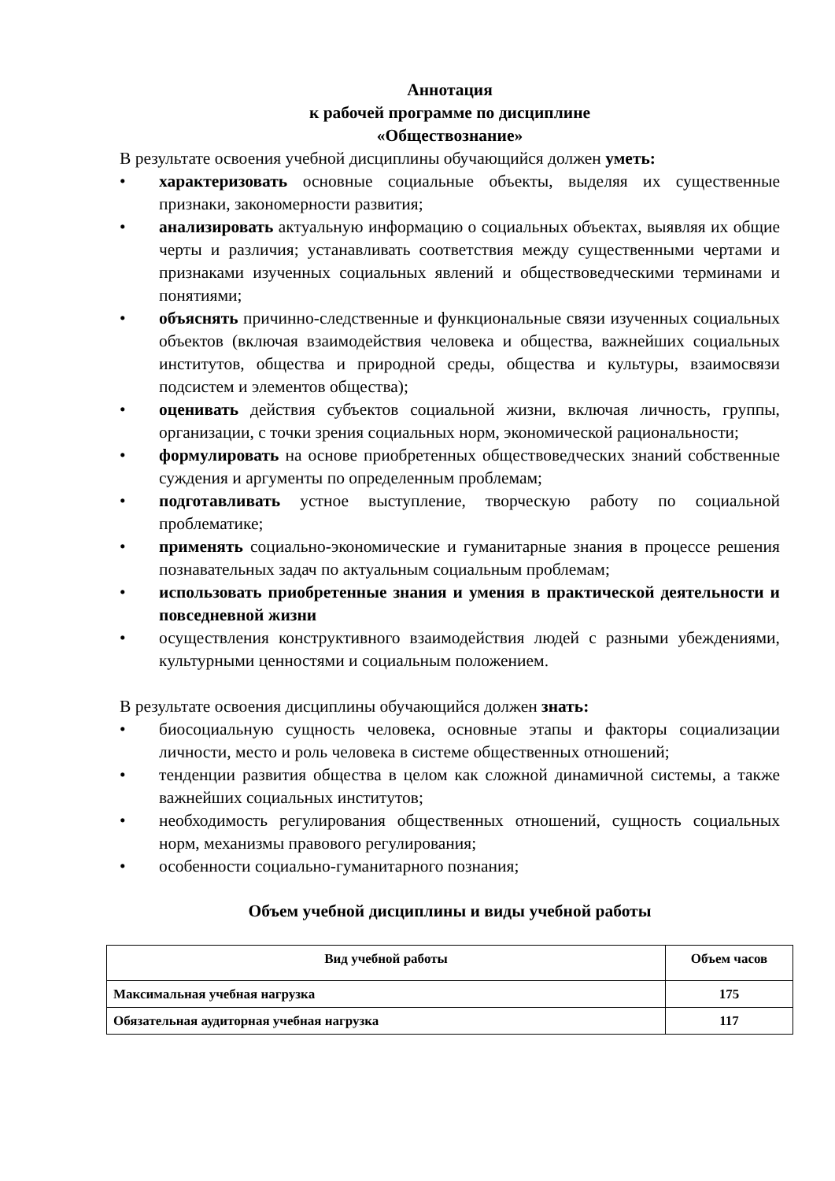Аннотация
к рабочей программе по дисциплине
«Обществознание»
В результате освоения учебной дисциплины обучающийся должен уметь:
• характеризовать основные социальные объекты, выделяя их существенные признаки, закономерности развития;
• анализировать актуальную информацию о социальных объектах, выявляя их общие черты и различия; устанавливать соответствия между существенными чертами и признаками изученных социальных явлений и обществоведческими терминами и понятиями;
• объяснять причинно-следственные и функциональные связи изученных социальных объектов (включая взаимодействия человека и общества, важнейших социальных институтов, общества и природной среды, общества и культуры, взаимосвязи подсистем и элементов общества);
• оценивать действия субъектов социальной жизни, включая личность, группы, организации, с точки зрения социальных норм, экономической рациональности;
• формулировать на основе приобретенных обществоведческих знаний собственные суждения и аргументы по определенным проблемам;
• подготавливать устное выступление, творческую работу по социальной проблематике;
• применять социально-экономические и гуманитарные знания в процессе решения познавательных задач по актуальным социальным проблемам;
• использовать приобретенные знания и умения в практической деятельности и повседневной жизни
• осуществления конструктивного взаимодействия людей с разными убеждениями, культурными ценностями и социальным положением.
В результате освоения дисциплины обучающийся должен знать:
• биосоциальную сущность человека, основные этапы и факторы социализации личности, место и роль человека в системе общественных отношений;
• тенденции развития общества в целом как сложной динамичной системы, а также важнейших социальных институтов;
• необходимость регулирования общественных отношений, сущность социальных норм, механизмы правового регулирования;
• особенности социально-гуманитарного познания;
Объем учебной дисциплины и виды учебной работы
| Вид учебной работы | Объем часов |
| --- | --- |
| Максимальная учебная нагрузка | 175 |
| Обязательная аудиторная учебная нагрузка | 117 |